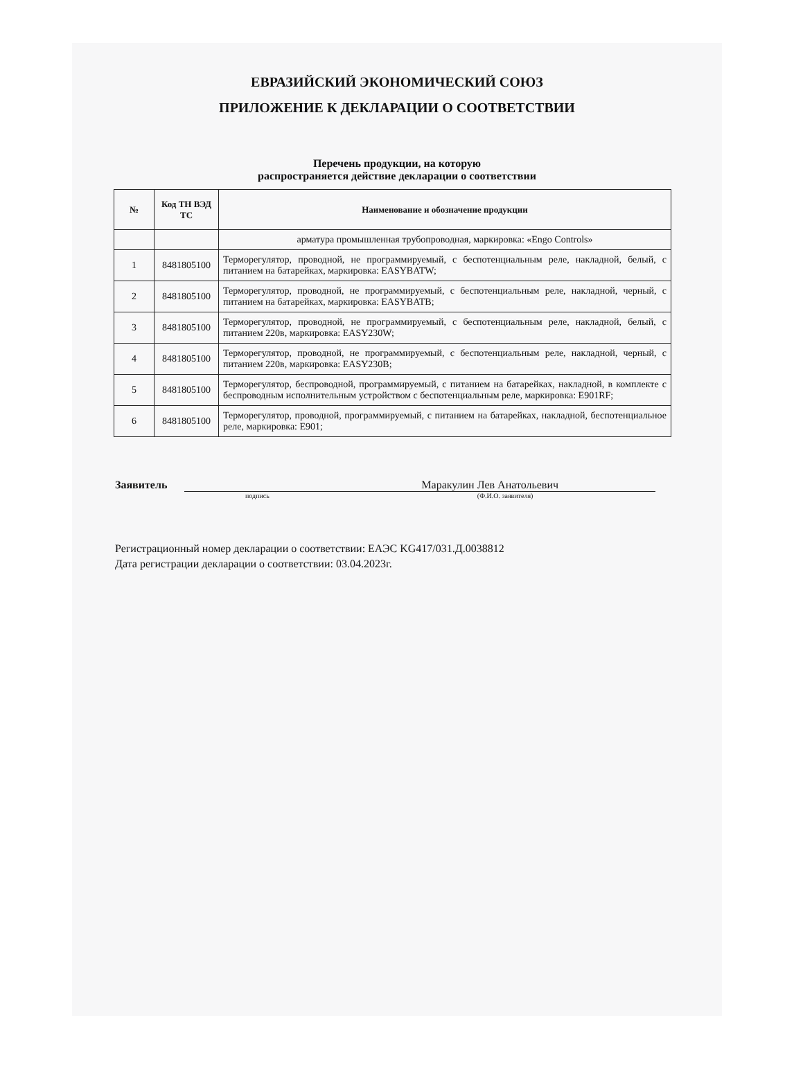ЕВРАЗИЙСКИЙ ЭКОНОМИЧЕСКИЙ СОЮЗ
ПРИЛОЖЕНИЕ К ДЕКЛАРАЦИИ О СООТВЕТСТВИИ
Перечень продукции, на которую
распространяется действие декларации о соответствии
| № | Код ТН ВЭД ТС | Наименование и обозначение продукции |
| --- | --- | --- |
| | | арматура промышленная трубопроводная, маркировка: «Engo Controls» |
| 1 | 8481805100 | Терморегулятор, проводной, не программируемый, с беспотенциальным реле, накладной, белый, с питанием на батарейках, маркировка: EASYBATW; |
| 2 | 8481805100 | Терморегулятор, проводной, не программируемый, с беспотенциальным реле, накладной, черный, с питанием на батарейках, маркировка: EASYBATB; |
| 3 | 8481805100 | Терморегулятор, проводной, не программируемый, с беспотенциальным реле, накладной, белый, с питанием 220в, маркировка: EASY230W; |
| 4 | 8481805100 | Терморегулятор, проводной, не программируемый, с беспотенциальным реле, накладной, черный, с питанием 220в, маркировка: EASY230B; |
| 5 | 8481805100 | Терморегулятор, беспроводной, программируемый, с питанием на батарейках, накладной, в комплекте с беспроводным исполнительным устройством с беспотенциальным реле, маркировка: E901RF; |
| 6 | 8481805100 | Терморегулятор, проводной, программируемый, с питанием на батарейках, накладной, беспотенциальное реле, маркировка: E901; |
Заявитель Маракулин Лев Анатольевич
подпись (Ф.И.О. заявителя)
Регистрационный номер декларации о соответствии: ЕАЭС KG417/031.Д.0038812
Дата регистрации декларации о соответствии: 03.04.2023г.